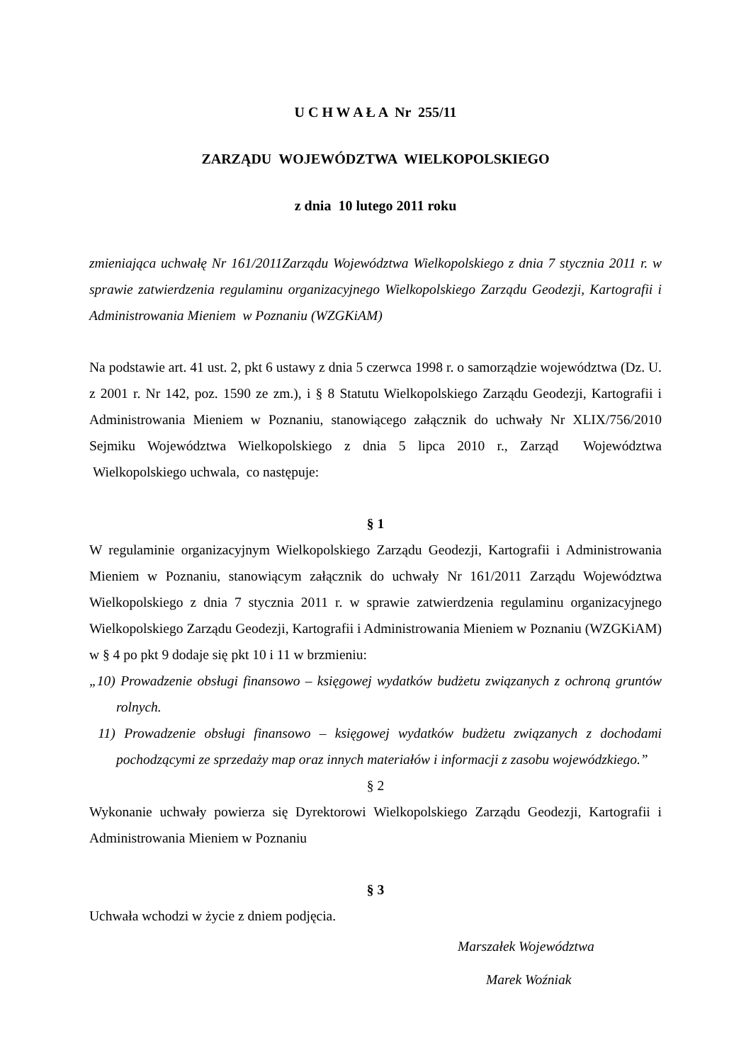U C H W A Ł A Nr 255/11
ZARZĄDU WOJEWÓDZTWA WIELKOPOLSKIEGO
z dnia 10 lutego 2011 roku
zmieniająca uchwałę Nr 161/2011Zarządu Województwa Wielkopolskiego z dnia 7 stycznia 2011 r. w sprawie zatwierdzenia regulaminu organizacyjnego Wielkopolskiego Zarządu Geodezji, Kartografii i Administrowania Mieniem w Poznaniu (WZGKiAM)
Na podstawie art. 41 ust. 2, pkt 6 ustawy z dnia 5 czerwca 1998 r. o samorządzie województwa (Dz. U. z 2001 r. Nr 142, poz. 1590 ze zm.), i § 8 Statutu Wielkopolskiego Zarządu Geodezji, Kartografii i Administrowania Mieniem w Poznaniu, stanowiącego załącznik do uchwały Nr XLIX/756/2010 Sejmiku Województwa Wielkopolskiego z dnia 5 lipca 2010 r., Zarząd Województwa Wielkopolskiego uchwala, co następuje:
§ 1
W regulaminie organizacyjnym Wielkopolskiego Zarządu Geodezji, Kartografii i Administrowania Mieniem w Poznaniu, stanowiącym załącznik do uchwały Nr 161/2011 Zarządu Województwa Wielkopolskiego z dnia 7 stycznia 2011 r. w sprawie zatwierdzenia regulaminu organizacyjnego Wielkopolskiego Zarządu Geodezji, Kartografii i Administrowania Mieniem w Poznaniu (WZGKiAM) w § 4 po pkt 9 dodaje się pkt 10 i 11 w brzmieniu:
„10) Prowadzenie obsługi finansowo – księgowej wydatków budżetu związanych z ochroną gruntów rolnych.
11) Prowadzenie obsługi finansowo – księgowej wydatków budżetu związanych z dochodami pochodzącymi ze sprzedaży map oraz innych materiałów i informacji z zasobu wojewódzkiego.”
§ 2
Wykonanie uchwały powierza się Dyrektorowi Wielkopolskiego Zarządu Geodezji, Kartografii i Administrowania Mieniem w Poznaniu
§ 3
Uchwała wchodzi w życie z dniem podjęcia.
Marszałek Województwa
Marek Woźniak